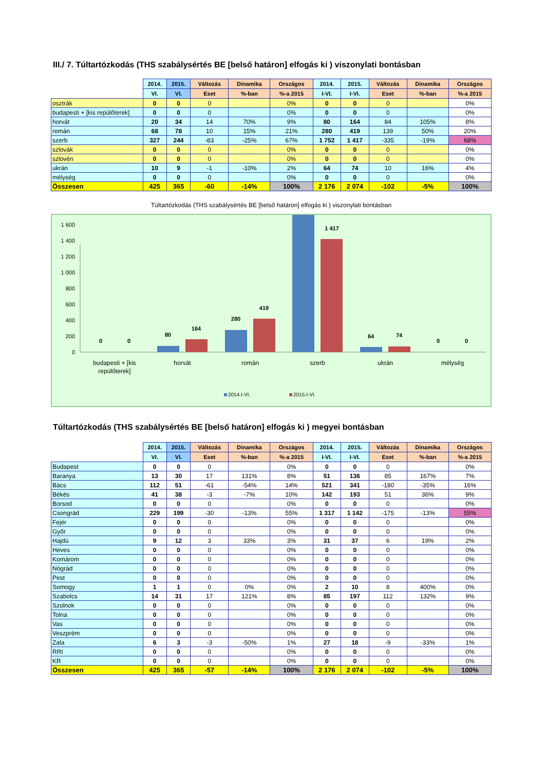III./ 7. Túltartózkodás (THS szabálysértés BE [belső határon] elfogás ki ) viszonylati bontásban
| | 2014. | 2015. | Változás | Dinamika | Országos | 2014. | 2015. | Változás | Dinamika | Országos |
| --- | --- | --- | --- | --- | --- | --- | --- | --- | --- | --- |
| | VI. | VI. | Eset | %-ban | %-a 2015 | I-VI. | I-VI. | Eset | %-ban | %-a 2015 |
| osztrák | 0 | 0 | 0 | | 0% | 0 | 0 | 0 | | 0% |
| budapesti + [kis repülőterek] | 0 | 0 | 0 | | 0% | 0 | 0 | 0 | | 0% |
| horvát | 20 | 34 | 14 | 70% | 9% | 80 | 164 | 84 | 105% | 8% |
| román | 68 | 78 | 10 | 15% | 21% | 280 | 419 | 139 | 50% | 20% |
| szerb | 327 | 244 | -83 | -25% | 67% | 1 752 | 1 417 | -335 | -19% | 68% |
| szlovák | 0 | 0 | 0 | | 0% | 0 | 0 | 0 | | 0% |
| szlovén | 0 | 0 | 0 | | 0% | 0 | 0 | 0 | | 0% |
| ukrán | 10 | 9 | -1 | -10% | 2% | 64 | 74 | 10 | 16% | 4% |
| mélység | 0 | 0 | 0 | | 0% | 0 | 0 | 0 | | 0% |
| Összesen | 425 | 365 | -60 | -14% | 100% | 2 176 | 2 074 | -102 | -5% | 100% |
Túltartózkodás (THS szabálysértés BE [belső határon] elfogás ki ) viszonylati bontásban
0
200
400
600
800
1 000
1 200
1 400
1 600
0
0
80
164
280
419
1 417
64
74
0
0
budapesti + [kis
repülőterek]
horvát
román
szerb
ukrán
mélység
2014.I-VI.
2015.I-VI.
Túltartózkodás (THS szabálysértés BE [belső határon] elfogás ki ) megyei bontásban
| | 2014. | 2015. | Változás | Dinamika | Országos | 2014. | 2015. | Változás | Dinamika | Országos |
| --- | --- | --- | --- | --- | --- | --- | --- | --- | --- | --- |
| | VI. | VI. | Eset | %-ban | %-a 2015 | I-VI. | I-VI. | Eset | %-ban | %-a 2015 |
| Budapest | 0 | 0 | 0 | | 0% | 0 | 0 | 0 | | 0% |
| Baranya | 13 | 30 | 17 | 131% | 8% | 51 | 136 | 85 | 167% | 7% |
| Bács | 112 | 51 | -61 | -54% | 14% | 521 | 341 | -180 | -35% | 16% |
| Békés | 41 | 38 | -3 | -7% | 10% | 142 | 193 | 51 | 36% | 9% |
| Borsod | 0 | 0 | 0 | | 0% | 0 | 0 | 0 | | 0% |
| Csongrád | 229 | 199 | -30 | -13% | 55% | 1 317 | 1 142 | -175 | -13% | 55% |
| Fejér | 0 | 0 | 0 | | 0% | 0 | 0 | 0 | | 0% |
| Győr | 0 | 0 | 0 | | 0% | 0 | 0 | 0 | | 0% |
| Hajdú | 9 | 12 | 3 | 33% | 3% | 31 | 37 | 6 | 19% | 2% |
| Heves | 0 | 0 | 0 | | 0% | 0 | 0 | 0 | | 0% |
| Komárom | 0 | 0 | 0 | | 0% | 0 | 0 | 0 | | 0% |
| Nógrád | 0 | 0 | 0 | | 0% | 0 | 0 | 0 | | 0% |
| Pest | 0 | 0 | 0 | | 0% | 0 | 0 | 0 | | 0% |
| Somogy | 1 | 1 | 0 | 0% | 0% | 2 | 10 | 8 | 400% | 0% |
| Szabolcs | 14 | 31 | 17 | 121% | 8% | 85 | 197 | 112 | 132% | 9% |
| Szolnok | 0 | 0 | 0 | | 0% | 0 | 0 | 0 | | 0% |
| Tolna | 0 | 0 | 0 | | 0% | 0 | 0 | 0 | | 0% |
| Vas | 0 | 0 | 0 | | 0% | 0 | 0 | 0 | | 0% |
| Veszprém | 0 | 0 | 0 | | 0% | 0 | 0 | 0 | | 0% |
| Zala | 6 | 3 | -3 | -50% | 1% | 27 | 18 | -9 | -33% | 1% |
| RRI | 0 | 0 | 0 | | 0% | 0 | 0 | 0 | | 0% |
| KR | 0 | 0 | 0 | | 0% | 0 | 0 | 0 | | 0% |
| Összesen | 425 | 365 | -57 | -14% | 100% | 2 176 | 2 074 | -102 | -5% | 100% |